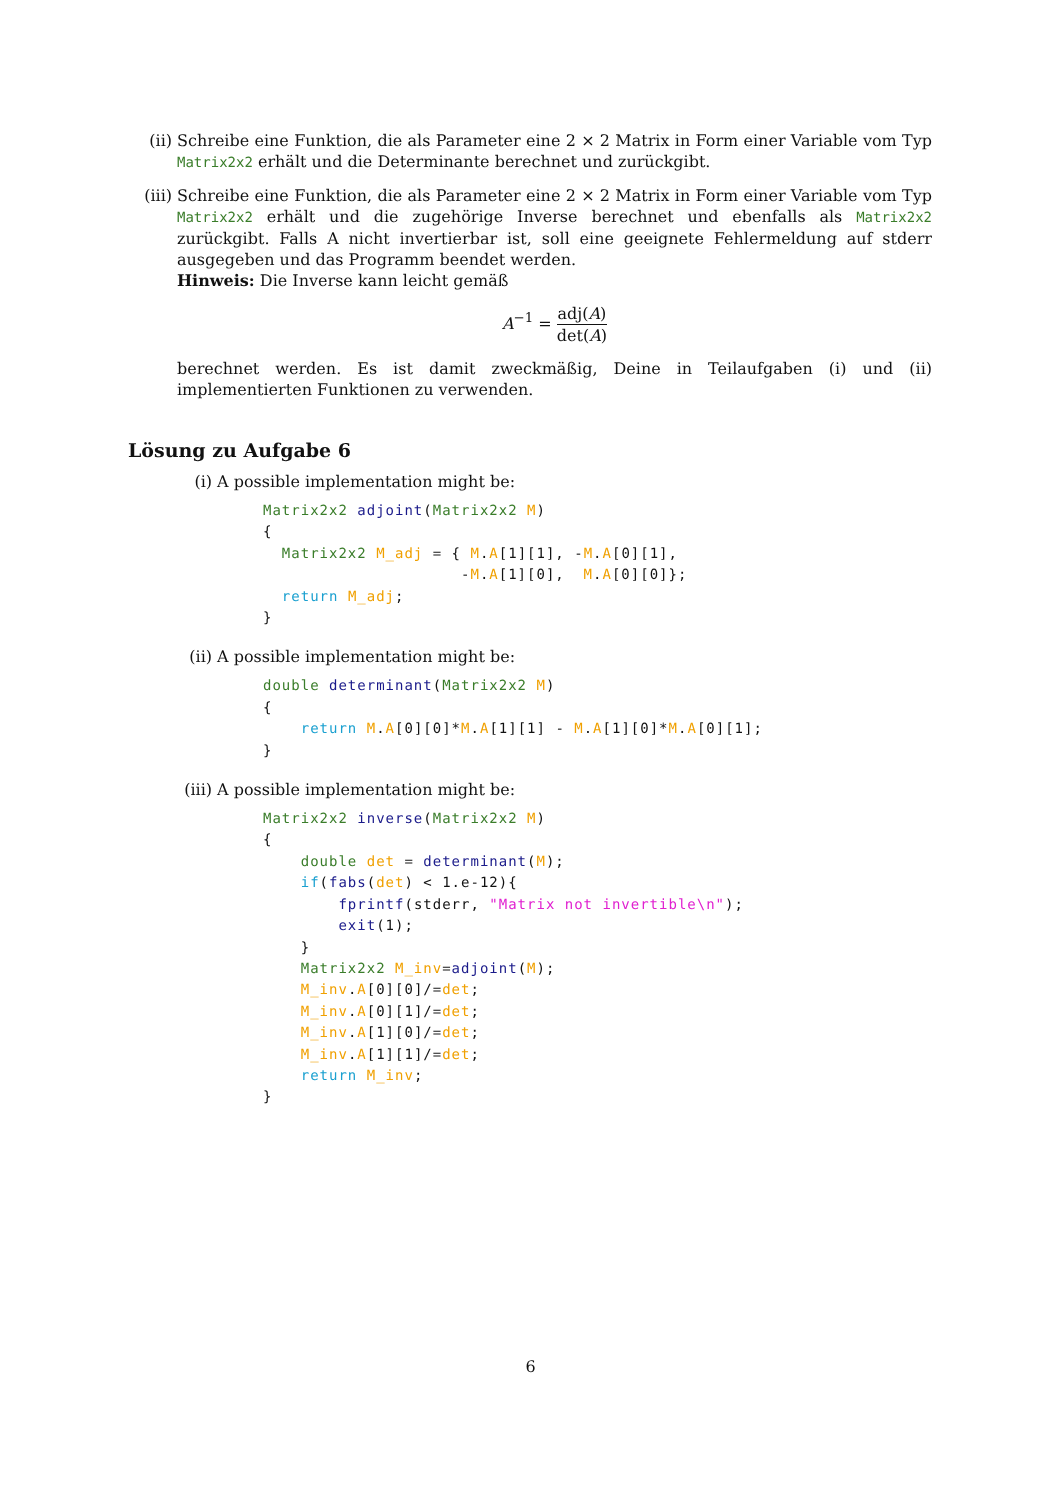(ii) Schreibe eine Funktion, die als Parameter eine 2 × 2 Matrix in Form einer Variable vom Typ Matrix2x2 erhält und die Determinante berechnet und zurückgibt.
(iii)
Schreibe eine Funktion, die als Parameter eine 2 × 2 Matrix in Form einer Variable vom Typ Matrix2x2 erhält und die zugehörige Inverse berechnet und ebenfalls als Matrix2x2 zurückgibt. Falls A nicht invertierbar ist, soll eine geeignete Fehlermeldung auf stderr ausgegeben und das Programm beendet werden.
Hinweis: Die Inverse kann leicht gemäß
A<sup>−1</sup> = adj(A) det(A)
berechnet werden. Es ist damit zweckmäßig, Deine in Teilaufgaben (i) und (ii) implementierten Funktionen zu verwenden.
Lösung zu Aufgabe 6
(i) A possible implementation might be:
Matrix2x2 adjoint(Matrix2x2 M)
{
  Matrix2x2 M_adj = { M.A[1][1], -M.A[0][1],
                     -M.A[1][0],  M.A[0][0]};
  return M_adj;
}
(ii)
A possible implementation might be:
double determinant(Matrix2x2 M)
{
    return M.A[0][0]*M.A[1][1] - M.A[1][0]*M.A[0][1];
}
(iii)
A possible implementation might be:
Matrix2x2 inverse(Matrix2x2 M)
{
    double det = determinant(M);
    if(fabs(det) < 1.e-12){
        fprintf(stderr, "Matrix not invertible\n");
        exit(1);
    }
    Matrix2x2 M_inv=adjoint(M);
    M_inv.A[0][0]/=det;
    M_inv.A[0][1]/=det;
    M_inv.A[1][0]/=det;
    M_inv.A[1][1]/=det;
    return M_inv;
}
6